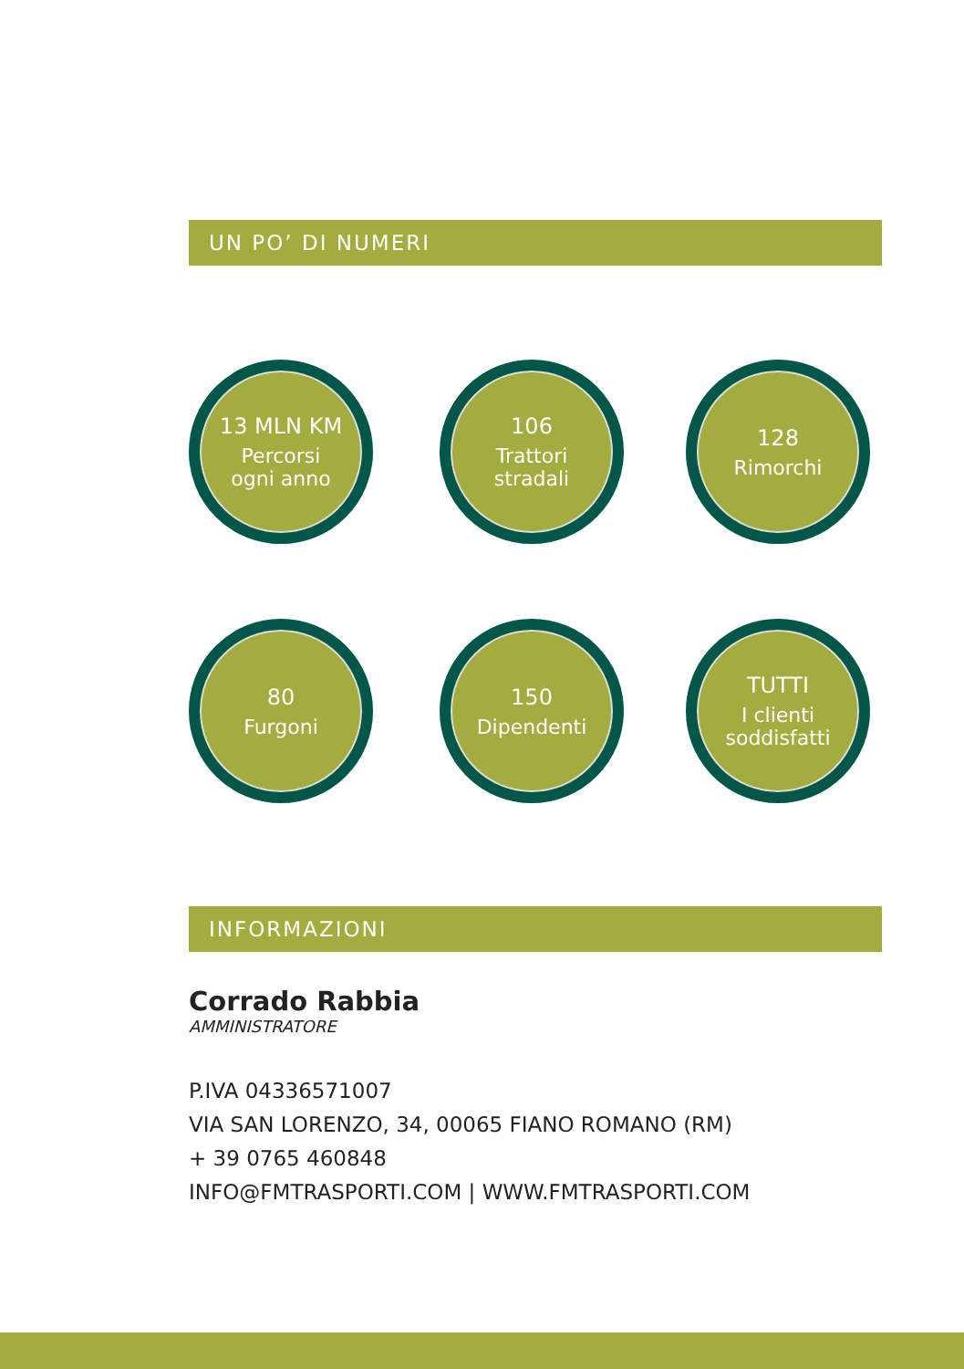UN PO’ DI NUMERI
13 MLN KM
Percorsi
ogni anno
106
Trattori
stradali
128
Rimorchi
80
Furgoni
150
Dipendenti
TUTTI
I clienti
soddisfatti
INFORMAZIONI
Corrado Rabbia
AMMINISTRATORE
P.IVA 04336571007
VIA SAN LORENZO, 34, 00065 FIANO ROMANO (RM)
+ 39 0765 460848
INFO@FMTRASPORTI.COM | WWW.FMTRASPORTI.COM